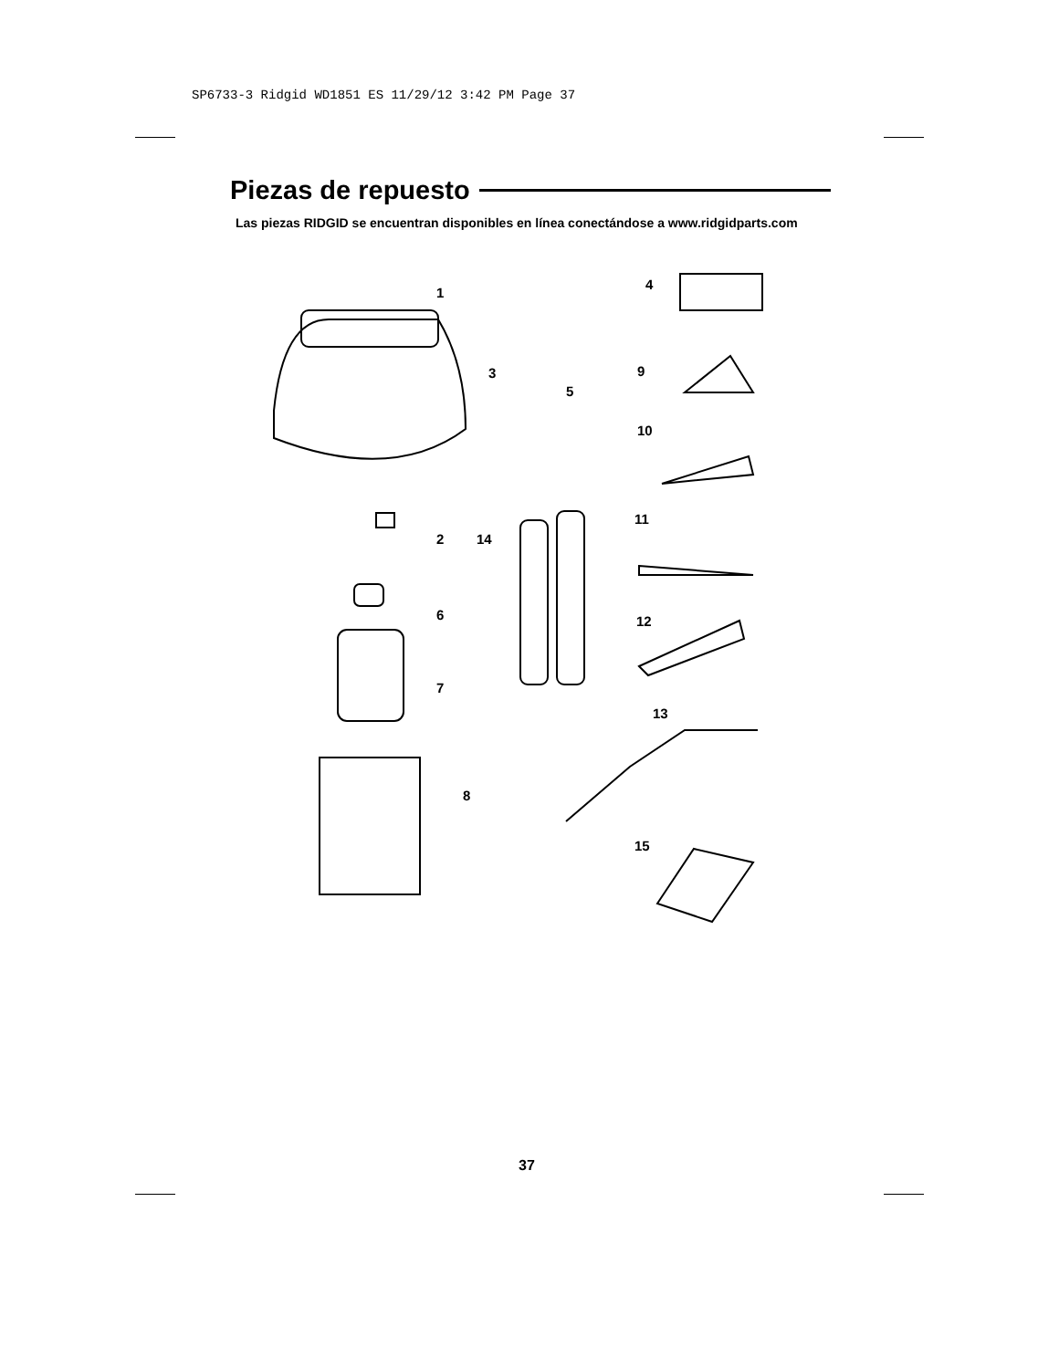SP6733-3 Ridgid WD1851 ES 11/29/12 3:42 PM Page 37
Piezas de repuesto
Las piezas RIDGID se encuentran disponibles en línea conectándose a www.ridgidparts.com
1
2
3
4
5
6
7
8
9
10
11
12
13
14
15
37